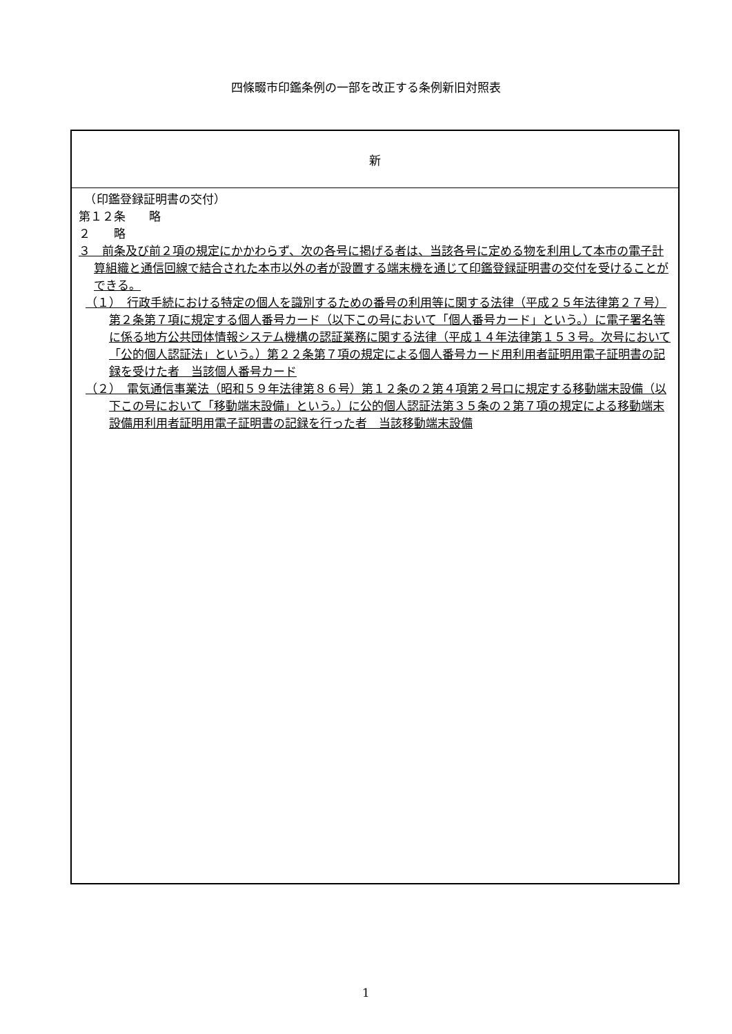四條畷市印鑑条例の一部を改正する条例新旧対照表
| 新 |
| --- |
| （印鑑登録証明書の交付） 第１２条 略 ２ 略 ３ 前条及び前２項の規定にかかわらず、次の各号に掲げる者は、当該各号に定める物を利用して本市の電子計算組織と通信回線で結合された本市以外の者が設置する端末機を通じて印鑑登録証明書の交付を受けることができる。 （１） 行政手続における特定の個人を識別するための番号の利用等に関する法律（平成２５年法律第２７号）第２条第７項に規定する個人番号カード（以下この号において「個人番号カード」という。）に電子署名等に係る地方公共団体情報システム機構の認証業務に関する法律（平成１４年法律第１５３号。次号において「公的個人認証法」という。）第２２条第７項の規定による個人番号カード用利用者証明用電子証明書の記録を受けた者 当該個人番号カード （２） 電気通信事業法（昭和５９年法律第８６号）第１２条の２第４項第２号ロに規定する移動端末設備（以下この号において「移動端末設備」という。）に公的個人認証法第３５条の２第７項の規定による移動端末設備用利用者証明用電子証明書の記録を行った者 当該移動端末設備 |
1